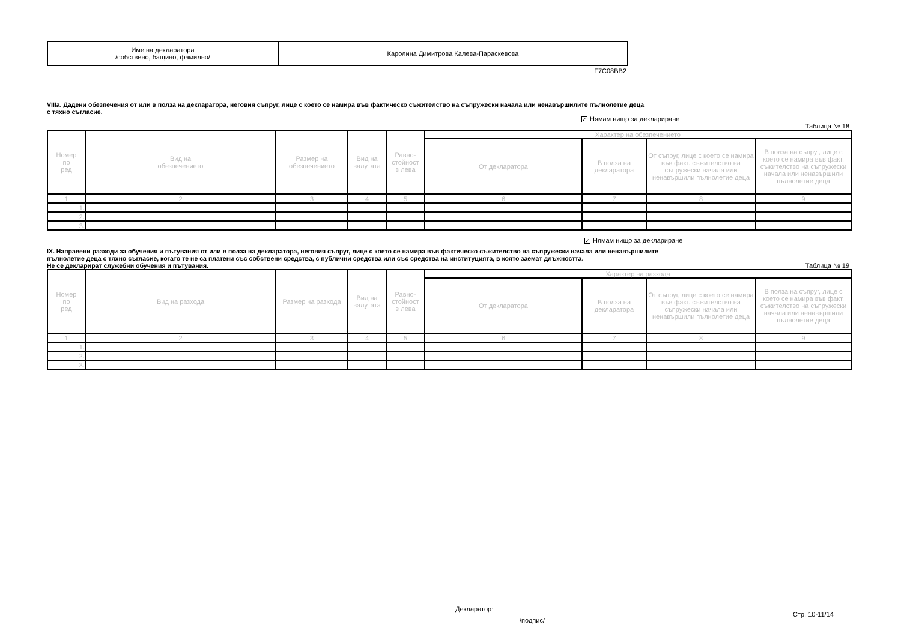| Име на декларатора /собствено, бащино, фамилно/ | Каролина Димитрова Калева-Параскевова |
F7C08BB2
VIIIa. Дадени обезпечения от или в полза на декларатора, неговия съпруг, лице с което се намира във фактическо съжителство на съпружески начала или ненавършилите пълнолетие деца
с тяхно съгласие.
✓ Нямам нищо за деклариране
Таблица № 18
| Номер по ред | Вид на обезпечението | Размер на обезпечението | Вид на валутата | Равно- стойност в лева | Характер на обезпечението | | | |
| --- | --- | --- | --- | --- | --- | --- | --- | --- |
| | | | | | От декларатора | В полза на декларатора | От съпруг, лице с което се намира във факт. съжителство на съпружески начала или ненавършили пълнолетие деца | В полза на съпруг, лице с което се намира във факт. съжителство на съпружески начала или ненавършили пълнолетие деца |
| 1 | 2 | 3 | 4 | 5 | 6 | 7 | 8 | 9 |
| 1. | | | | | | | | |
| 2. | | | | | | | | |
| 3. | | | | | | | | |
✓ Нямам нищо за деклариране
IX. Направени разходи за обучения и пътувания от или в полза на декларатора, неговия съпруг, лице с което се намира във фактическо съжителство на съпружески начала или ненавършилите
пълнолетие деца с тяхно съгласие, когато те не са платени със собствени средства, с публични средства или със средства на институцията, в която заемат длъжността.
Не се декларират служебни обучения и пътувания.
Таблица № 19
| Номер по ред | Вид на разхода | Размер на разхода | Вид на валутата | Равно- стойност в лева | Характер на разхода | | | |
| --- | --- | --- | --- | --- | --- | --- | --- | --- |
| | | | | | От декларатора | В полза на декларатора | От съпруг, лице с което се намира във факт. съжителство на съпружески начала или ненавършили пълнолетие деца | В полза на съпруг, лице с което се намира във факт. съжителство на съпружески начала или ненавършили пълнолетие деца |
| 1 | 2 | 3 | 4 | 5 | 6 | 7 | 8 | 9 |
| 1. | | | | | | | | |
| 2. | | | | | | | | |
| 3. | | | | | | | | |
Декларатор:
/подпис/
Стр. 10-11/14